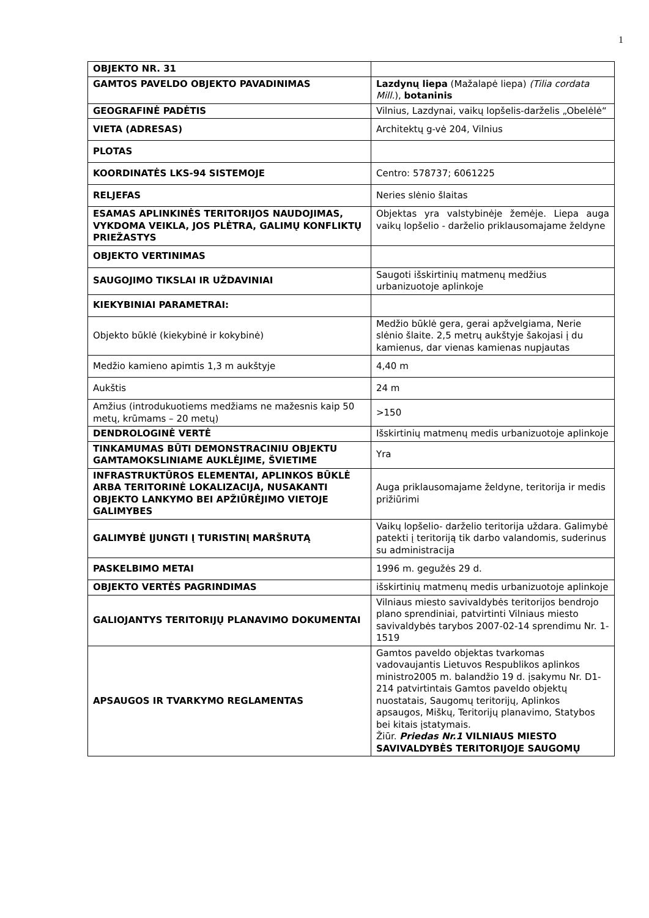1
| OBJEKTO NR. 31 | |
| GAMTOS PAVELDO OBJEKTO PAVADINIMAS | Lazdynų liepa (Mažalapė liepa) (Tilia cordata Mill. ), botaninis |
| GEOGRAFINĖ PADĖTIS | Vilnius, Lazdynai, vaikų lopšelis-darželis „Obelėlė“ |
| VIETA (ADRESAS) | Architektų g-vė 204, Vilnius |
| PLOTAS | |
| KOORDINATĖS LKS-94 SISTEMOJE | Centro: 578737; 6061225 |
| RELJEFAS | Neries slėnio šlaitas |
| ESAMAS APLINKINĖS TERITORIJOS NAUDOJIMAS, VYKDOMA VEIKLA, JOS PLĖTRA, GALIMŲ KONFLIKTŲ PRIEŽASTYS | Objektas yra valstybinėje žemėje. Liepa auga vaikų lopšelio - darželio priklausomajame želdyne |
| OBJEKTO VERTINIMAS | |
| SAUGOJIMO TIKSLAI IR UŽDAVINIAI | Saugoti išskirtinių matmenų medžius urbanizuotoje aplinkoje |
| KIEKYBINIAI PARAMETRAI: | |
| Objekto būklė (kiekybinė ir kokybinė) | Medžio būklė gera, gerai apžvelgiama, Nerie slėnio šlaite. 2,5 metrų aukštyje šakojasi į du kamienus, dar vienas kamienas nupjautas |
| Medžio kamieno apimtis 1,3 m aukštyje | 4,40 m |
| Aukštis | 24 m |
| Amžius (introdukuotiems medžiams ne mažesnis kaip 50 metų, krūmams – 20 metų) | >150 |
| DENDROLOGINĖ VERTĖ | Išskirtinių matmenų medis urbanizuotoje aplinkoje |
| TINKAMUMAS BŪTI DEMONSTRACINIU OBJEKTU GAMTAMOKSLINIAME AUKLĖJIME, ŠVIETIME | Yra |
| INFRASTRUKTŪROS ELEMENTAI, APLINKOS BŪKLĖ ARBA TERITORINĖ LOKALIZACIJA, NUSAKANTI OBJEKTO LANKYMO BEI APŽIŪRĖJIMO VIETOJE GALIMYBES | Auga priklausomajame želdyne, teritorija ir medis prižiūrimi |
| GALIMYBĖ ĮJUNGTI Į TURISTINĮ MARŠRUTĄ | Vaikų lopšelio- darželio teritorija uždara. Galimybė patekti į teritoriją tik darbo valandomis, suderinus su administracija |
| PASKELBIMO METAI | 1996 m. gegužės 29 d. |
| OBJEKTO VERTĖS PAGRINDIMAS | išskirtinių matmenų medis urbanizuotoje aplinkoje |
| GALIOJANTYS TERITORIJŲ PLANAVIMO DOKUMENTAI | Vilniaus miesto savivaldybės teritorijos bendrojo plano sprendiniai, patvirtinti Vilniaus miesto savivaldybės tarybos 2007-02-14 sprendimu Nr. 1-1519 |
| APSAUGOS IR TVARKYMO REGLAMENTAS | Gamtos paveldo objektas tvarkomas vadovaujantis Lietuvos Respublikos aplinkos ministro2005 m. balandžio 19 d. įsakymu Nr. D1-214 patvirtintais Gamtos paveldo objektų nuostatais, Saugomų teritorijų, Aplinkos apsaugos, Miškų, Teritorijų planavimo, Statybos bei kitais įstatymais. Žiūr. Priedas Nr.1 VILNIAUS MIESTO SAVIVALDYBĖS TERITORIJOJE SAUGOMŲ |